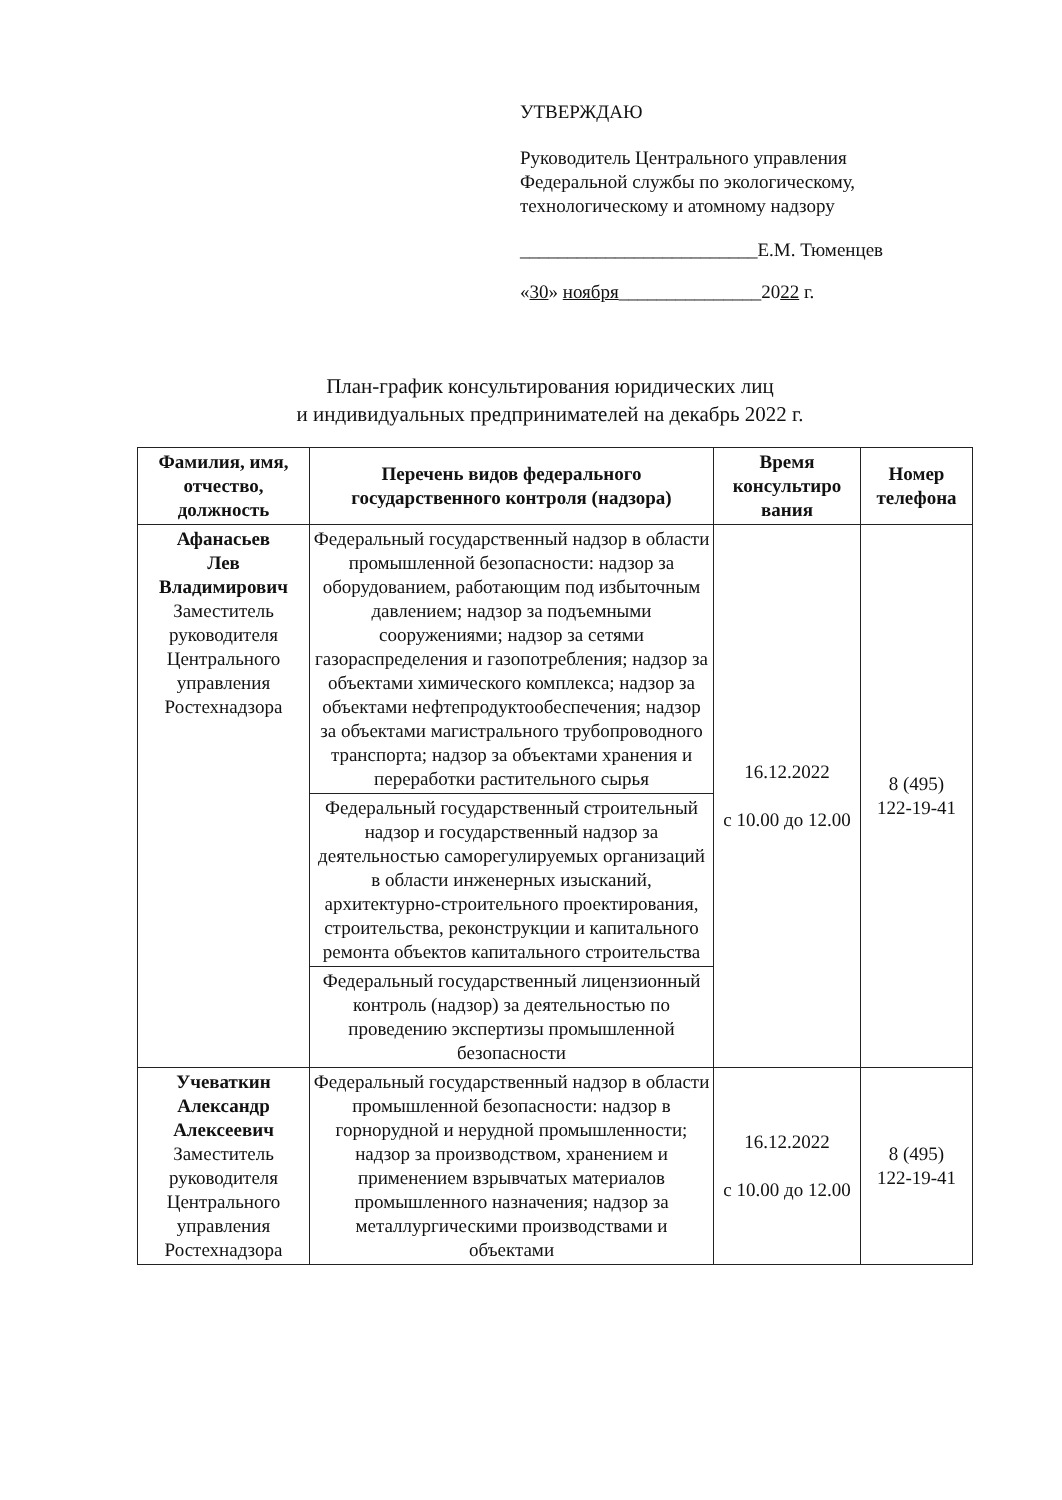УТВЕРЖДАЮ
Руководитель Центрального управления
Федеральной службы по экологическому,
технологическому и атомному надзору
_________________________Е.М. Тюменцев
«30» ноября_______________2022 г.
План-график консультирования юридических лиц
и индивидуальных предпринимателей на декабрь 2022 г.
| Фамилия, имя, отчество, должность | Перечень видов федерального государственного контроля (надзора) | Время консультиро вания | Номер телефона |
| --- | --- | --- | --- |
| Афанасьев Лев Владимирович Заместитель руководителя Центрального управления Ростехнадзора | Федеральный государственный надзор в области промышленной безопасности: надзор за оборудованием, работающим под избыточным давлением; надзор за подъемными сооружениями; надзор за сетями газораспределения и газопотребления; надзор за объектами химического комплекса; надзор за объектами нефтепродуктообеспечения; надзор за объектами магистрального трубопроводного транспорта; надзор за объектами хранения и переработки растительного сырья | 16.12.2022 с 10.00 до 12.00 | 8 (495) 122-19-41 |
| | Федеральный государственный строительный надзор и государственный надзор за деятельностью саморегулируемых организаций в области инженерных изысканий, архитектурно-строительного проектирования, строительства, реконструкции и капитального ремонта объектов капитального строительства | | |
| | Федеральный государственный лицензионный контроль (надзор) за деятельностью по проведению экспертизы промышленной безопасности | | |
| Учеваткин Александр Алексеевич Заместитель руководителя Центрального управления Ростехнадзора | Федеральный государственный надзор в области промышленной безопасности: надзор в горнорудной и нерудной промышленности; надзор за производством, хранением и применением взрывчатых материалов промышленного назначения; надзор за металлургическими производствами и объектами | 16.12.2022 с 10.00 до 12.00 | 8 (495) 122-19-41 |